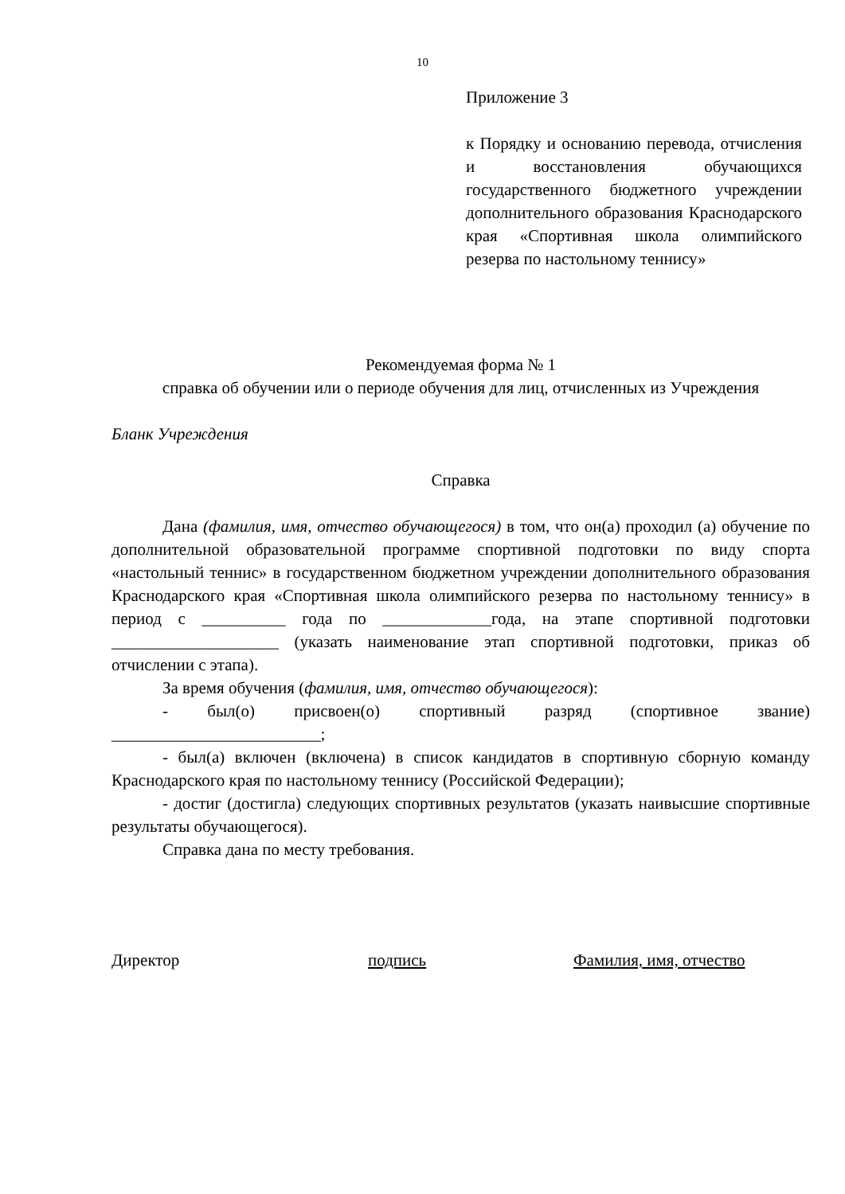10
Приложение 3
к Порядку и основанию перевода, отчисления и восстановления обучающихся государственного бюджетного учреждении дополнительного образования Краснодарского края «Спортивная школа олимпийского резерва по настольному теннису»
Рекомендуемая форма № 1
справка об обучении или о периоде обучения для лиц, отчисленных из Учреждения
Бланк Учреждения
Справка
Дана (фамилия, имя, отчество обучающегося) в том, что он(а) проходил (а) обучение по дополнительной образовательной программе спортивной подготовки по виду спорта «настольный теннис» в государственном бюджетном учреждении дополнительного образования Краснодарского края «Спортивная школа олимпийского резерва по настольному теннису» в период с __________ года по _____________года, на этапе спортивной подготовки ____________________ (указать наименование этап спортивной подготовки, приказ об отчислении с этапа).
За время обучения (фамилия, имя, отчество обучающегося):
- был(о) присвоен(о) спортивный разряд (спортивное звание) _________________________;
- был(а) включен (включена) в список кандидатов в спортивную сборную команду Краснодарского края по настольному теннису (Российской Федерации);
- достиг (достигла) следующих спортивных результатов (указать наивысшие спортивные результаты обучающегося).
Справка дана по месту требования.
Директор подпись Фамилия, имя, отчество